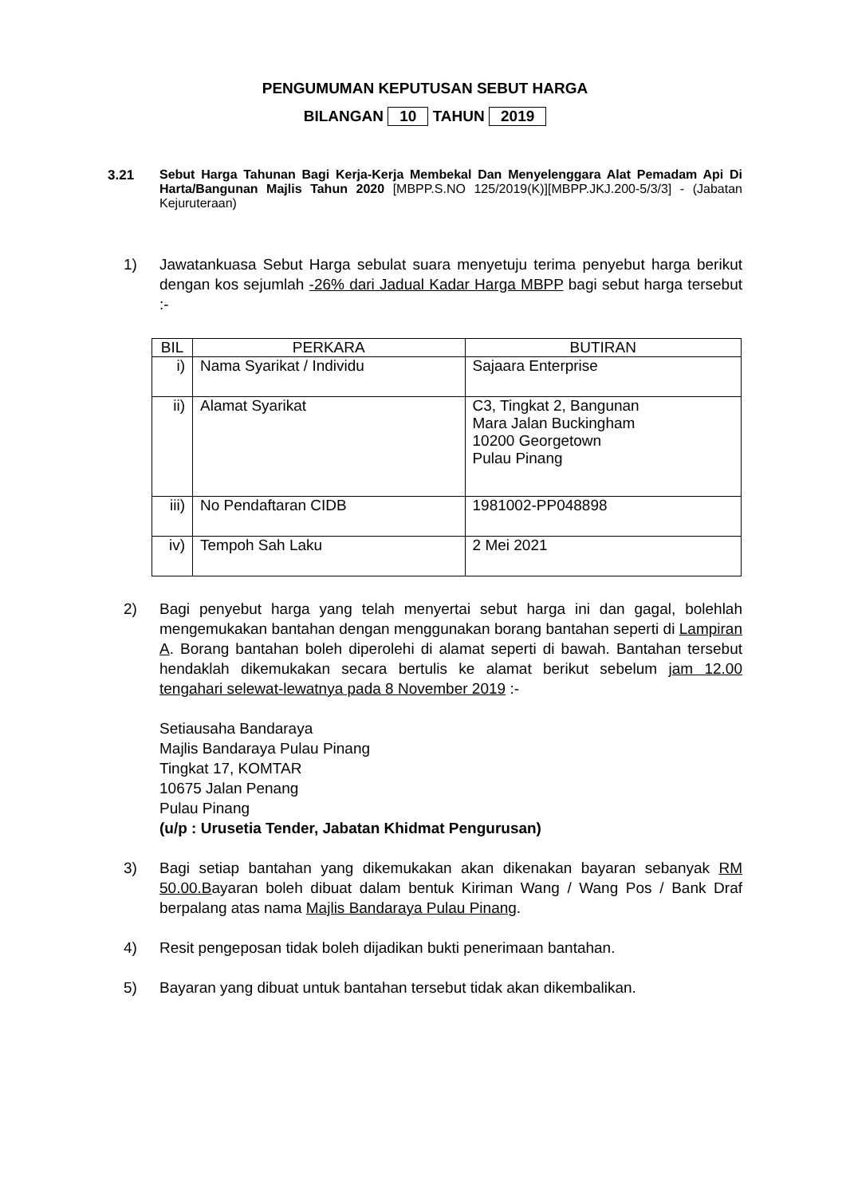PENGUMUMAN KEPUTUSAN SEBUT HARGA
BILANGAN 10 TAHUN 2019
3.21 Sebut Harga Tahunan Bagi Kerja-Kerja Membekal Dan Menyelenggara Alat Pemadam Api Di Harta/Bangunan Majlis Tahun 2020 [MBPP.S.NO 125/2019(K)][MBPP.JKJ.200-5/3/3] - (Jabatan Kejuruteraan)
1) Jawatankuasa Sebut Harga sebulat suara menyetuju terima penyebut harga berikut dengan kos sejumlah -26% dari Jadual Kadar Harga MBPP bagi sebut harga tersebut :-
| BIL | PERKARA | BUTIRAN |
| --- | --- | --- |
| i) | Nama Syarikat / Individu | Sajaara Enterprise |
| ii) | Alamat Syarikat | C3, Tingkat 2, Bangunan Mara Jalan Buckingham 10200 Georgetown Pulau Pinang |
| iii) | No Pendaftaran CIDB | 1981002-PP048898 |
| iv) | Tempoh Sah Laku | 2 Mei 2021 |
2) Bagi penyebut harga yang telah menyertai sebut harga ini dan gagal, bolehlah mengemukakan bantahan dengan menggunakan borang bantahan seperti di Lampiran A. Borang bantahan boleh diperolehi di alamat seperti di bawah. Bantahan tersebut hendaklah dikemukakan secara bertulis ke alamat berikut sebelum jam 12.00 tengahari selewat-lewatnya pada 8 November 2019 :-
Setiausaha Bandaraya
Majlis Bandaraya Pulau Pinang
Tingkat 17, KOMTAR
10675 Jalan Penang
Pulau Pinang
(u/p : Urusetia Tender, Jabatan Khidmat Pengurusan)
3) Bagi setiap bantahan yang dikemukakan akan dikenakan bayaran sebanyak RM 50.00.Bayaran boleh dibuat dalam bentuk Kiriman Wang / Wang Pos / Bank Draf berpalang atas nama Majlis Bandaraya Pulau Pinang.
4) Resit pengeposan tidak boleh dijadikan bukti penerimaan bantahan.
5) Bayaran yang dibuat untuk bantahan tersebut tidak akan dikembalikan.